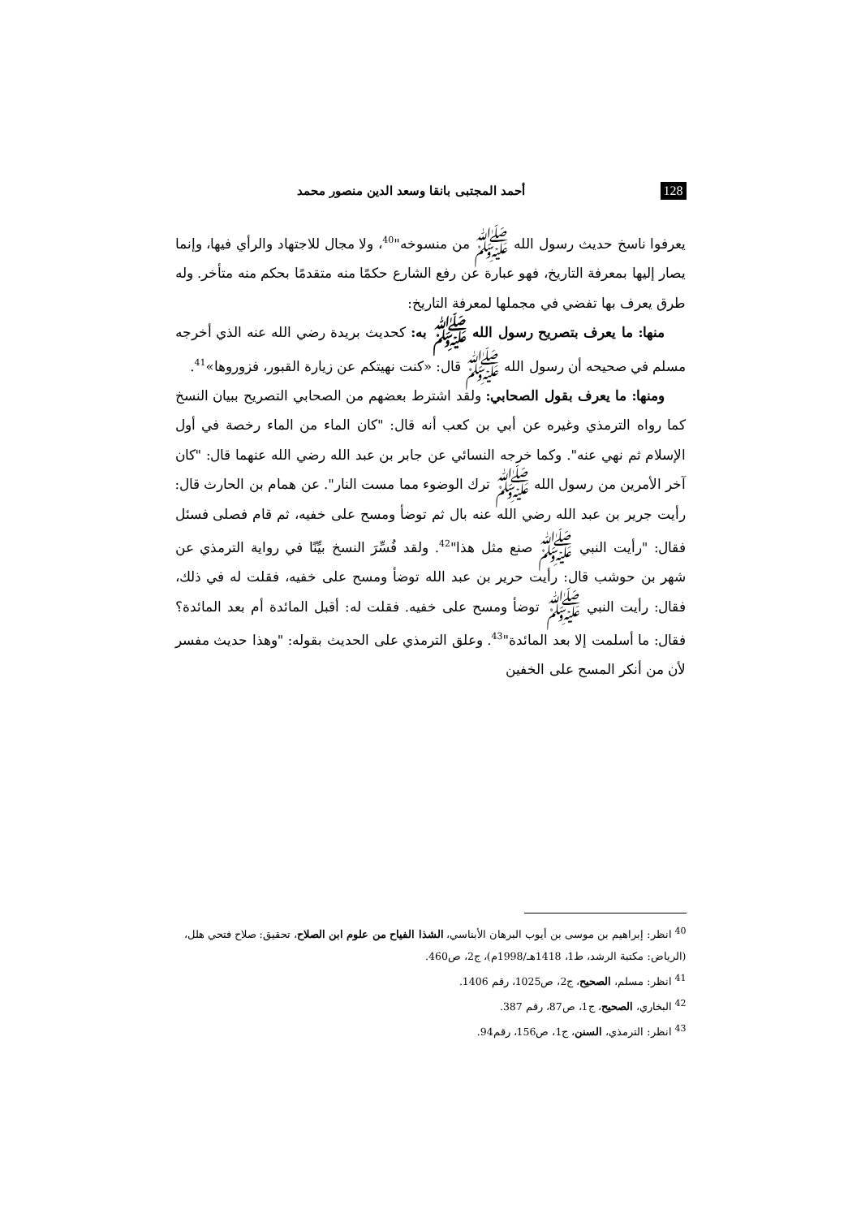128 أحمد المجتبى بانقا وسعد الدين منصور محمد
يعرفوا ناسخ حديث رسول الله ﷺ من منسوخه"<sup>40</sup>، ولا مجال للاجتهاد والرأي فيها، وإنما يصار إليها بمعرفة التاريخ، فهو عبارة عن رفع الشارع حكمًا منه متقدمًا بحكم منه متأخر. وله طرق يعرف بها تفضي في مجملها لمعرفة التاريخ:
منها: ما يعرف بتصريح رسول الله ﷺ به: كحديث بريدة رضي الله عنه الذي أخرجه مسلم في صحيحه أن رسول الله ﷺ قال: «كنت نهيتكم عن زيارة القبور، فزوروها»<sup>41</sup>.
ومنها: ما يعرف بقول الصحابي: ولقد اشترط بعضهم من الصحابي التصريح ببيان النسخ كما رواه الترمذي وغيره عن أبي بن كعب أنه قال: "كان الماء من الماء رخصة في أول الإسلام ثم نهي عنه". وكما خرجه النسائي عن جابر بن عبد الله رضي الله عنهما قال: "كان آخر الأمرين من رسول الله ﷺ ترك الوضوء مما مست النار". عن همام بن الحارث قال: رأيت جرير بن عبد الله رضي الله عنه بال ثم توضأ ومسح على خفيه، ثم قام فصلى فسئل فقال: "رأيت النبي ﷺ صنع مثل هذا"<sup>42</sup>. ولقد فُسِّرَ النسخ بيِّنًا في رواية الترمذي عن شهر بن حوشب قال: رأيت حرير بن عبد الله توضأ ومسح على خفيه، فقلت له في ذلك، فقال: رأيت النبي ﷺ توضأ ومسح على خفيه. فقلت له: أقبل المائدة أم بعد المائدة؟ فقال: ما أسلمت إلا بعد المائدة"<sup>43</sup>. وعلق الترمذي على الحديث بقوله: "وهذا حديث مفسر لأن من أنكر المسح على الخفين
<sup>40</sup> انظر: إبراهيم بن موسى بن أيوب البرهان الأبناسي، الشذا الفياح من علوم ابن الصلاح، تحقيق: صلاح فتحي هلل، (الرياض: مكتبة الرشد، ط1، 1418هـ/1998م)، ج2، ص460.
<sup>41</sup> انظر: مسلم، الصحيح، ج2، ص1025، رقم 1406.
<sup>42</sup> البخاري، الصحيح، ج1، ص87، رقم 387.
<sup>43</sup> انظر: الترمذي، السنن، ج1، ص156، رقم94.